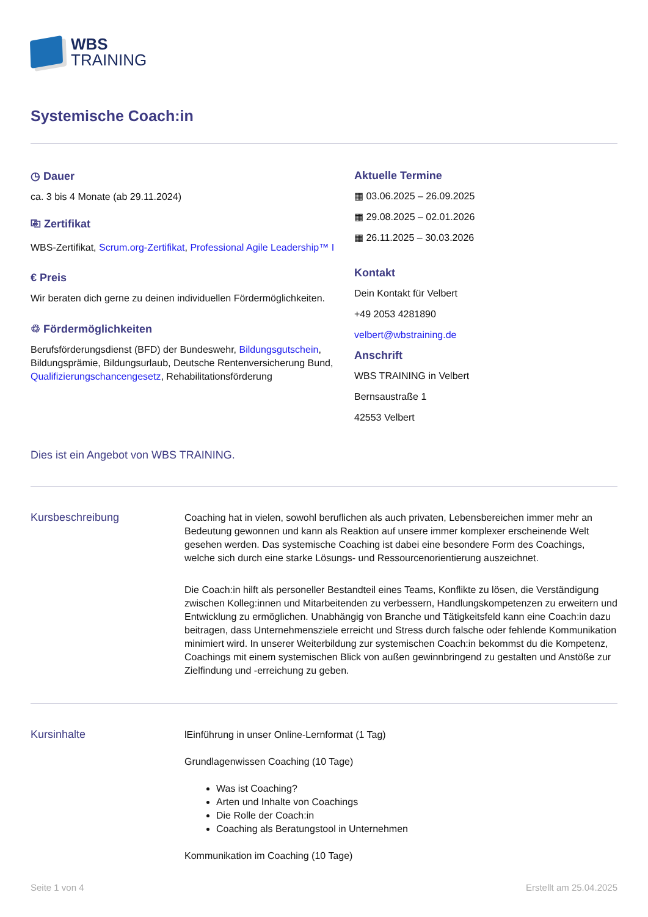WBS
TRAINING
Systemische Coach:in
◷ Dauer
ca. 3 bis 4 Monate (ab 29.11.2024)
⎘ Zertifikat
WBS-Zertifikat, Scrum.org-Zertifikat, Professional Agile Leadership™ I
€ Preis
Wir beraten dich gerne zu deinen individuellen Fördermöglichkeiten.
♲ Fördermöglichkeiten
Berufsförderungsdienst (BFD) der Bundeswehr, Bildungsgutschein, Bildungsprämie, Bildungsurlaub, Deutsche Rentenversicherung Bund, Qualifizierungschancengesetz, Rehabilitationsförderung
Aktuelle Termine
▦ 03.06.2025 – 26.09.2025
▦ 29.08.2025 – 02.01.2026
▦ 26.11.2025 – 30.03.2026
Kontakt
Dein Kontakt für Velbert
+49 2053 4281890
velbert@wbstraining.de
Anschrift
WBS TRAINING in Velbert
Bernsaustraße 1
42553 Velbert
Dies ist ein Angebot von WBS TRAINING.
Kursbeschreibung
Coaching hat in vielen, sowohl beruflichen als auch privaten, Lebensbereichen immer mehr an Bedeutung gewonnen und kann als Reaktion auf unsere immer komplexer erscheinende Welt gesehen werden. Das systemische Coaching ist dabei eine besondere Form des Coachings, welche sich durch eine starke Lösungs- und Ressourcenorientierung auszeichnet.
Die Coach:in hilft als personeller Bestandteil eines Teams, Konflikte zu lösen, die Verständigung zwischen Kolleg:innen und Mitarbeitenden zu verbessern, Handlungskompetenzen zu erweitern und Entwicklung zu ermöglichen. Unabhängig von Branche und Tätigkeitsfeld kann eine Coach:in dazu beitragen, dass Unternehmensziele erreicht und Stress durch falsche oder fehlende Kommunikation minimiert wird. In unserer Weiterbildung zur systemischen Coach:in bekommst du die Kompetenz, Coachings mit einem systemischen Blick von außen gewinnbringend zu gestalten und Anstöße zur Zielfindung und -erreichung zu geben.
Kursinhalte
lEinführung in unser Online-Lernformat (1 Tag)
Grundlagenwissen Coaching (10 Tage)
Was ist Coaching?
Arten und Inhalte von Coachings
Die Rolle der Coach:in
Coaching als Beratungstool in Unternehmen
Kommunikation im Coaching (10 Tage)
Seite 1 von 4 Erstellt am 25.04.2025